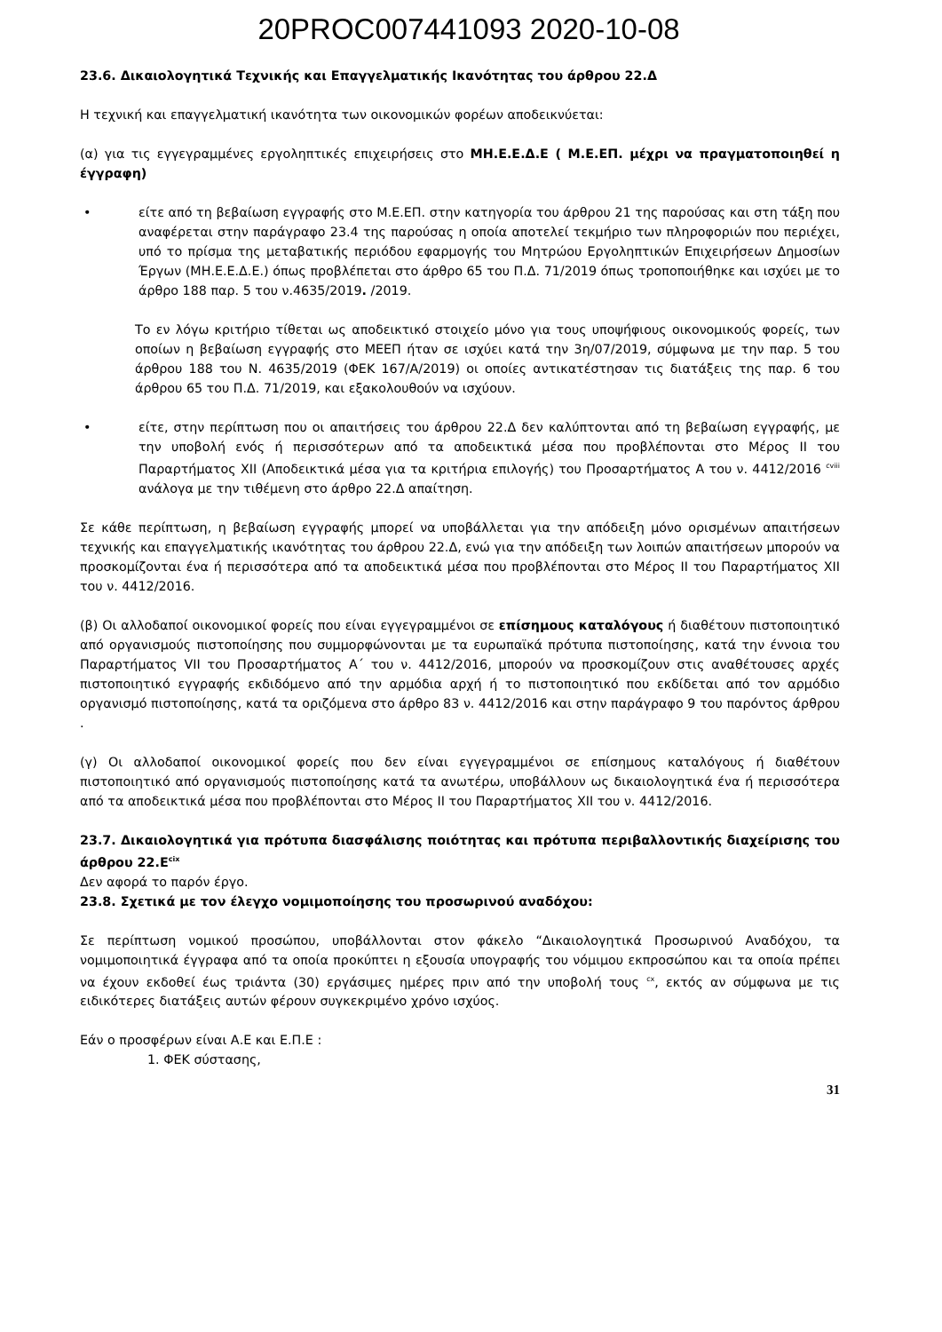20PROC007441093 2020-10-08
23.6. Δικαιολογητικά Τεχνικής και Επαγγελματικής Ικανότητας του άρθρου 22.Δ
Η τεχνική και επαγγελματική ικανότητα των οικονομικών φορέων αποδεικνύεται:
(α) για τις εγγεγραμμένες εργοληπτικές επιχειρήσεις στο ΜΗ.Ε.Ε.Δ.Ε ( Μ.Ε.ΕΠ. μέχρι να πραγματοποιηθεί η έγγραφη)
• είτε από τη βεβαίωση εγγραφής στο Μ.Ε.ΕΠ. στην κατηγορία του άρθρου 21 της παρούσας και στη τάξη που αναφέρεται στην παράγραφο 23.4 της παρούσας η οποία αποτελεί τεκμήριο των πληροφοριών που περιέχει, υπό το πρίσμα της μεταβατικής περιόδου εφαρμογής του Μητρώου Εργοληπτικών Επιχειρήσεων Δημοσίων Έργων (ΜΗ.Ε.Ε.Δ.Ε.) όπως προβλέπεται στο άρθρο 65 του Π.Δ. 71/2019 όπως τροποποιήθηκε και ισχύει με το άρθρο 188 παρ. 5 του ν.4635/2019. /2019.
Το εν λόγω κριτήριο τίθεται ως αποδεικτικό στοιχείο μόνο για τους υποψήφιους οικονομικούς φορείς, των οποίων η βεβαίωση εγγραφής στο ΜΕΕΠ ήταν σε ισχύει κατά την 3η/07/2019, σύμφωνα με την παρ. 5 του άρθρου 188 του Ν. 4635/2019 (ΦΕΚ 167/Α/2019) οι οποίες αντικατέστησαν τις διατάξεις της παρ. 6 του άρθρου 65 του Π.Δ. 71/2019, και εξακολουθούν να ισχύουν.
• είτε, στην περίπτωση που οι απαιτήσεις του άρθρου 22.Δ δεν καλύπτονται από τη βεβαίωση εγγραφής, με την υποβολή ενός ή περισσότερων από τα αποδεικτικά μέσα που προβλέπονται στο Μέρος ΙΙ του Παραρτήματος XII (Αποδεικτικά μέσα για τα κριτήρια επιλογής) του Προσαρτήματος Α του ν. 4412/2016 <sup>cviii</sup> ανάλογα με την τιθέμενη στο άρθρο 22.Δ απαίτηση.
Σε κάθε περίπτωση, η βεβαίωση εγγραφής μπορεί να υποβάλλεται για την απόδειξη μόνο ορισμένων απαιτήσεων τεχνικής και επαγγελματικής ικανότητας του άρθρου 22.Δ, ενώ για την απόδειξη των λοιπών απαιτήσεων μπορούν να προσκομίζονται ένα ή περισσότερα από τα αποδεικτικά μέσα που προβλέπονται στο Μέρος ΙΙ του Παραρτήματος XII του ν. 4412/2016.
(β) Οι αλλοδαποί οικονομικοί φορείς που είναι εγγεγραμμένοι σε επίσημους καταλόγους ή διαθέτουν πιστοποιητικό από οργανισμούς πιστοποίησης που συμμορφώνονται με τα ευρωπαϊκά πρότυπα πιστοποίησης, κατά την έννοια του Παραρτήματος VII του Προσαρτήματος Α΄ του ν. 4412/2016, μπορούν να προσκομίζουν στις αναθέτουσες αρχές πιστοποιητικό εγγραφής εκδιδόμενο από την αρμόδια αρχή ή το πιστοποιητικό που εκδίδεται από τον αρμόδιο οργανισμό πιστοποίησης, κατά τα οριζόμενα στο άρθρο 83 ν. 4412/2016 και στην παράγραφο 9 του παρόντος άρθρου .
(γ) Οι αλλοδαποί οικονομικοί φορείς που δεν είναι εγγεγραμμένοι σε επίσημους καταλόγους ή διαθέτουν πιστοποιητικό από οργανισμούς πιστοποίησης κατά τα ανωτέρω, υποβάλλουν ως δικαιολογητικά ένα ή περισσότερα από τα αποδεικτικά μέσα που προβλέπονται στο Μέρος ΙΙ του Παραρτήματος XII του ν. 4412/2016.
23.7. Δικαιολογητικά για πρότυπα διασφάλισης ποιότητας και πρότυπα περιβαλλοντικής διαχείρισης του άρθρου 22.Ε<sup>cix</sup>
Δεν αφορά το παρόν έργο.
23.8. Σχετικά με τον έλεγχο νομιμοποίησης του προσωρινού αναδόχου:
Σε περίπτωση νομικού προσώπου, υποβάλλονται στον φάκελο “Δικαιολογητικά Προσωρινού Αναδόχου, τα νομιμοποιητικά έγγραφα από τα οποία προκύπτει η εξουσία υπογραφής του νόμιμου εκπροσώπου και τα οποία πρέπει να έχουν εκδοθεί έως τριάντα (30) εργάσιμες ημέρες πριν από την υποβολή τους <sup>cx</sup>, εκτός αν σύμφωνα με τις ειδικότερες διατάξεις αυτών φέρουν συγκεκριμένο χρόνο ισχύος.
Εάν ο προσφέρων είναι Α.Ε και Ε.Π.Ε :
1. ΦΕΚ σύστασης,
31